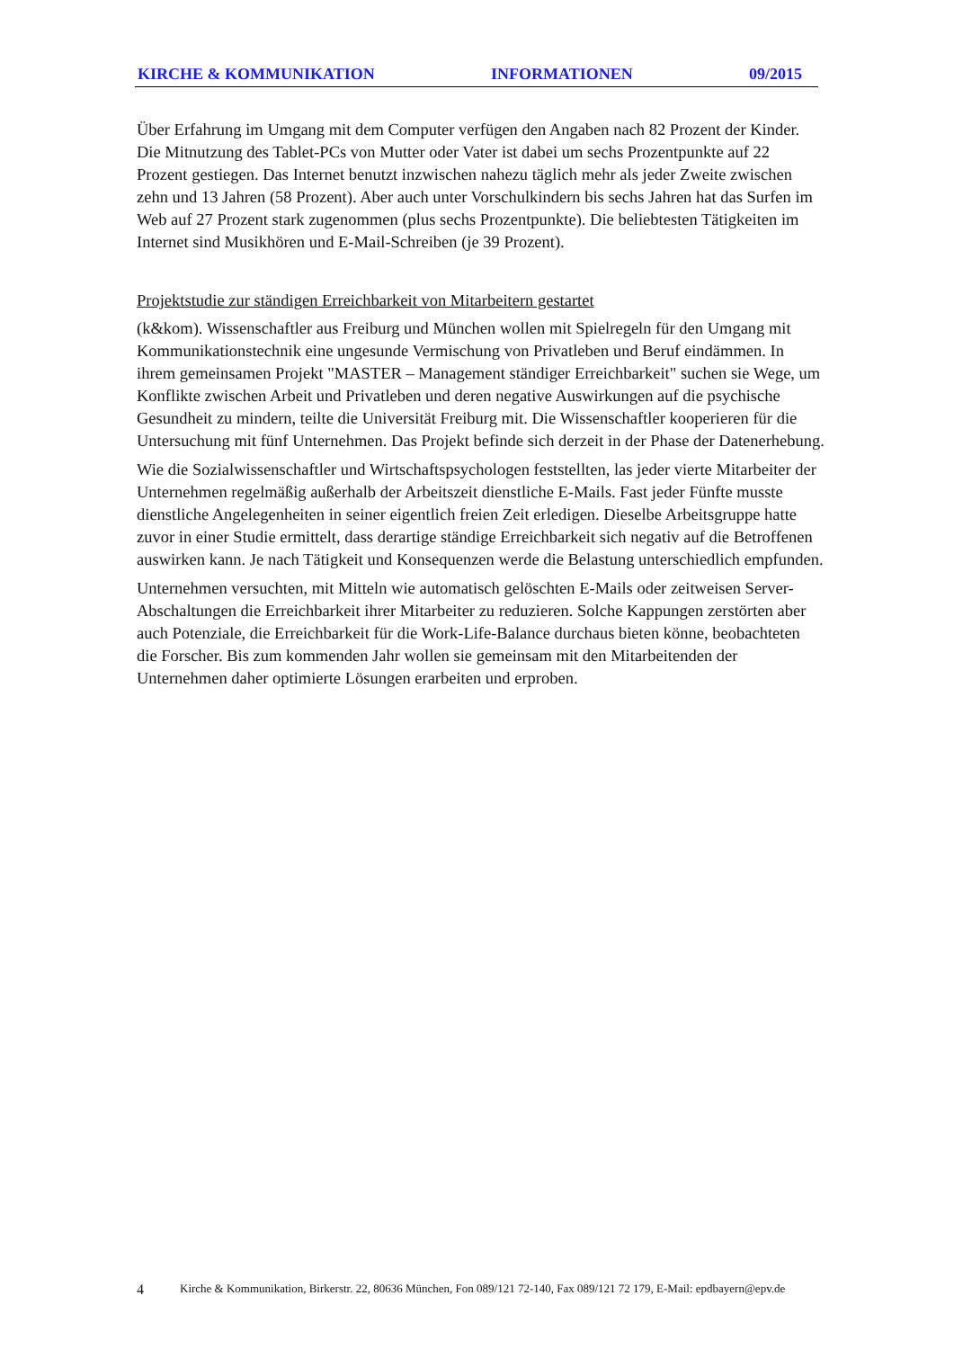KIRCHE & KOMMUNIKATION INFORMATIONEN 09/2015
Über Erfahrung im Umgang mit dem Computer verfügen den Angaben nach 82 Prozent der Kinder. Die Mitnutzung des Tablet-PCs von Mutter oder Vater ist dabei um sechs Prozentpunkte auf 22 Prozent gestiegen. Das Internet benutzt inzwischen nahezu täglich mehr als jeder Zweite zwischen zehn und 13 Jahren (58 Prozent). Aber auch unter Vorschulkindern bis sechs Jahren hat das Surfen im Web auf 27 Prozent stark zugenommen (plus sechs Prozentpunkte). Die beliebtesten Tätigkeiten im Internet sind Musikhören und E-Mail-Schreiben (je 39 Prozent).
Projektstudie zur ständigen Erreichbarkeit von Mitarbeitern gestartet
(k&kom). Wissenschaftler aus Freiburg und München wollen mit Spielregeln für den Umgang mit Kommunikationstechnik eine ungesunde Vermischung von Privatleben und Beruf eindämmen. In ihrem gemeinsamen Projekt "MASTER – Management ständiger Erreichbarkeit" suchen sie Wege, um Konflikte zwischen Arbeit und Privatleben und deren negative Auswirkungen auf die psychische Gesundheit zu mindern, teilte die Universität Freiburg mit. Die Wissenschaftler kooperieren für die Untersuchung mit fünf Unternehmen. Das Projekt befinde sich derzeit in der Phase der Datenerhebung.
Wie die Sozialwissenschaftler und Wirtschaftspsychologen feststellten, las jeder vierte Mitarbeiter der Unternehmen regelmäßig außerhalb der Arbeitszeit dienstliche E-Mails. Fast jeder Fünfte musste dienstliche Angelegenheiten in seiner eigentlich freien Zeit erledigen. Dieselbe Arbeitsgruppe hatte zuvor in einer Studie ermittelt, dass derartige ständige Erreichbarkeit sich negativ auf die Betroffenen auswirken kann. Je nach Tätigkeit und Konsequenzen werde die Belastung unterschiedlich empfunden.
Unternehmen versuchten, mit Mitteln wie automatisch gelöschten E-Mails oder zeitweisen Server-Abschaltungen die Erreichbarkeit ihrer Mitarbeiter zu reduzieren. Solche Kappungen zerstörten aber auch Potenziale, die Erreichbarkeit für die Work-Life-Balance durchaus bieten könne, beobachteten die Forscher. Bis zum kommenden Jahr wollen sie gemeinsam mit den Mitarbeitenden der Unternehmen daher optimierte Lösungen erarbeiten und erproben.
4 Kirche & Kommunikation, Birkerstr. 22, 80636 München, Fon 089/121 72-140, Fax 089/121 72 179, E-Mail: epdbayern@epv.de